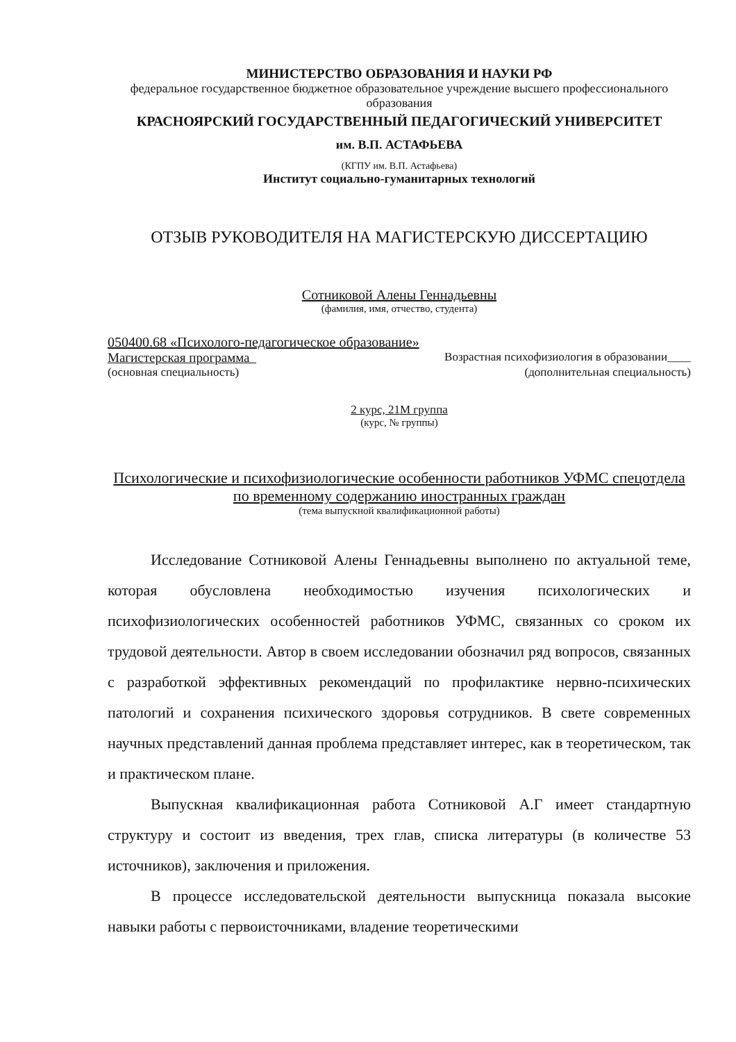МИНИСТЕРСТВО ОБРАЗОВАНИЯ И НАУКИ РФ
федеральное государственное бюджетное образовательное учреждение высшего профессионального образования
КРАСНОЯРСКИЙ ГОСУДАРСТВЕННЫЙ ПЕДАГОГИЧЕСКИЙ УНИВЕРСИТЕТ
им. В.П. АСТАФЬЕВА
(КГПУ им. В.П. Астафьева)
Институт социально-гуманитарных технологий
ОТЗЫВ РУКОВОДИТЕЛЯ НА МАГИСТЕРСКУЮ ДИССЕРТАЦИЮ
Сотниковой Алены Геннадьевны
(фамилия, имя, отчество, студента)
050400.68 «Психолого-педагогическое образование»
Магистерская программа Возрастная психофизиология в образовании____
(основная специальность) (дополнительная специальность)
2 курс, 21М группа
(курс, № группы)
Психологические и психофизиологические особенности работников УФМС спецотдела по временному содержанию иностранных граждан
(тема выпускной квалификационной работы)
Исследование Сотниковой Алены Геннадьевны выполнено по актуальной теме, которая обусловлена необходимостью изучения психологических и психофизиологических особенностей работников УФМС, связанных со сроком их трудовой деятельности. Автор в своем исследовании обозначил ряд вопросов, связанных с разработкой эффективных рекомендаций по профилактике нервно-психических патологий и сохранения психического здоровья сотрудников. В свете современных научных представлений данная проблема представляет интерес, как в теоретическом, так и практическом плане.
Выпускная квалификационная работа Сотниковой А.Г имеет стандартную структуру и состоит из введения, трех глав, списка литературы (в количестве 53 источников), заключения и приложения.
В процессе исследовательской деятельности выпускница показала высокие навыки работы с первоисточниками, владение теоретическими